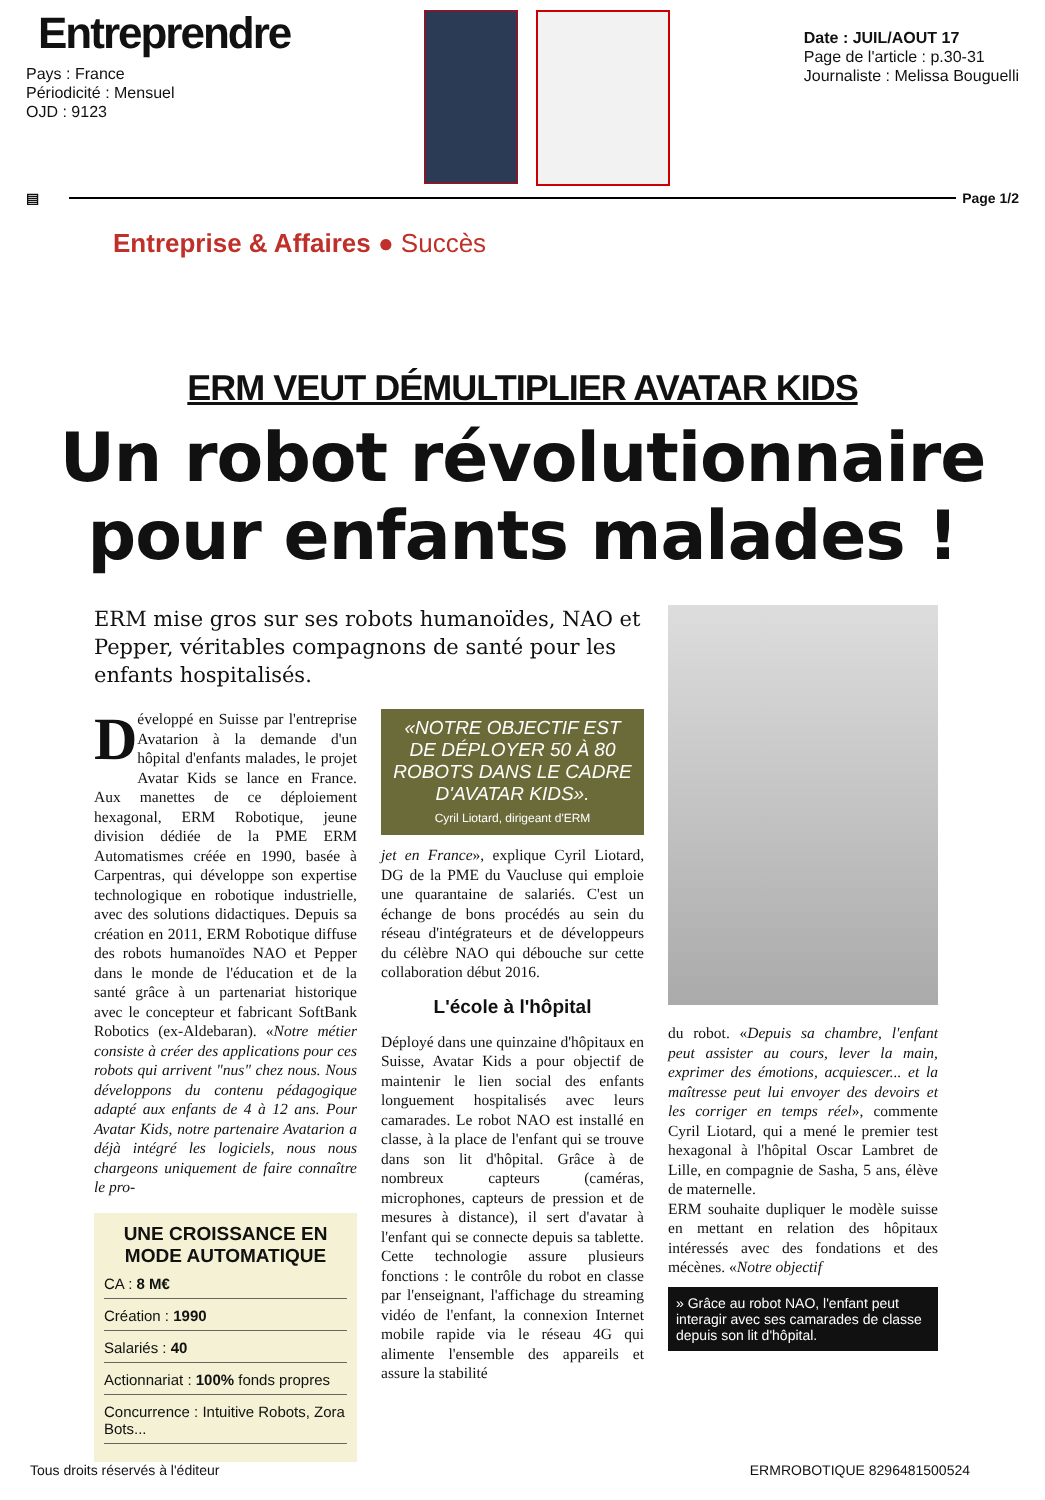Entreprendre
Pays : France
Périodicité : Mensuel
OJD : 9123
Date : JUIL/AOUT 17
Page de l'article : p.30-31
Journaliste : Melissa Bouguelli
▤ Page 1/2
Entreprise & Affaires ● Succès
ERM VEUT DÉMULTIPLIER AVATAR KIDS
Un robot révolutionnaire
pour enfants malades !
ERM mise gros sur ses robots humanoïdes, NAO et Pepper, véritables compagnons de santé pour les enfants hospitalisés.
Développé en Suisse par l'entreprise Avatarion à la demande d'un hôpital d'enfants malades, le projet Avatar Kids se lance en France. Aux manettes de ce déploiement hexagonal, ERM Robotique, jeune division dédiée de la PME ERM Automatismes créée en 1990, basée à Carpentras, qui développe son expertise technologique en robotique industrielle, avec des solutions didactiques. Depuis sa création en 2011, ERM Robotique diffuse des robots humanoïdes NAO et Pepper dans le monde de l'éducation et de la santé grâce à un partenariat historique avec le concepteur et fabricant SoftBank Robotics (ex-Aldebaran). «Notre métier consiste à créer des applications pour ces robots qui arrivent "nus" chez nous. Nous développons du contenu pédagogique adapté aux enfants de 4 à 12 ans. Pour Avatar Kids, notre partenaire Avatarion a déjà intégré les logiciels, nous nous chargeons uniquement de faire connaître le pro-
UNE CROISSANCE EN MODE AUTOMATIQUE
CA : 8 M€
Création : 1990
Salariés : 40
Actionnariat : 100% fonds propres
Concurrence : Intuitive Robots, Zora Bots...
«NOTRE OBJECTIF EST DE DÉPLOYER 50 À 80 ROBOTS DANS LE CADRE D'AVATAR KIDS».
Cyril Liotard, dirigeant d'ERM
jet en France», explique Cyril Liotard, DG de la PME du Vaucluse qui emploie une quarantaine de salariés. C'est un échange de bons procédés au sein du réseau d'intégrateurs et de développeurs du célèbre NAO qui débouche sur cette collaboration début 2016.
L'école à l'hôpital
Déployé dans une quinzaine d'hôpitaux en Suisse, Avatar Kids a pour objectif de maintenir le lien social des enfants longuement hospitalisés avec leurs camarades. Le robot NAO est installé en classe, à la place de l'enfant qui se trouve dans son lit d'hôpital. Grâce à de nombreux capteurs (caméras, microphones, capteurs de pression et de mesures à distance), il sert d'avatar à l'enfant qui se connecte depuis sa tablette. Cette technologie assure plusieurs fonctions : le contrôle du robot en classe par l'enseignant, l'affichage du streaming vidéo de l'enfant, la connexion Internet mobile rapide via le réseau 4G qui alimente l'ensemble des appareils et assure la stabilité
du robot. «Depuis sa chambre, l'enfant peut assister au cours, lever la main, exprimer des émotions, acquiescer... et la maîtresse peut lui envoyer des devoirs et les corriger en temps réel», commente Cyril Liotard, qui a mené le premier test hexagonal à l'hôpital Oscar Lambret de Lille, en compagnie de Sasha, 5 ans, élève de maternelle.
ERM souhaite dupliquer le modèle suisse en mettant en relation des hôpitaux intéressés avec des fondations et des mécènes. «Notre objectif
» Grâce au robot NAO, l'enfant peut interagir avec ses camarades de classe depuis son lit d'hôpital.
Tous droits réservés à l'éditeur ERMROBOTIQUE 8296481500524